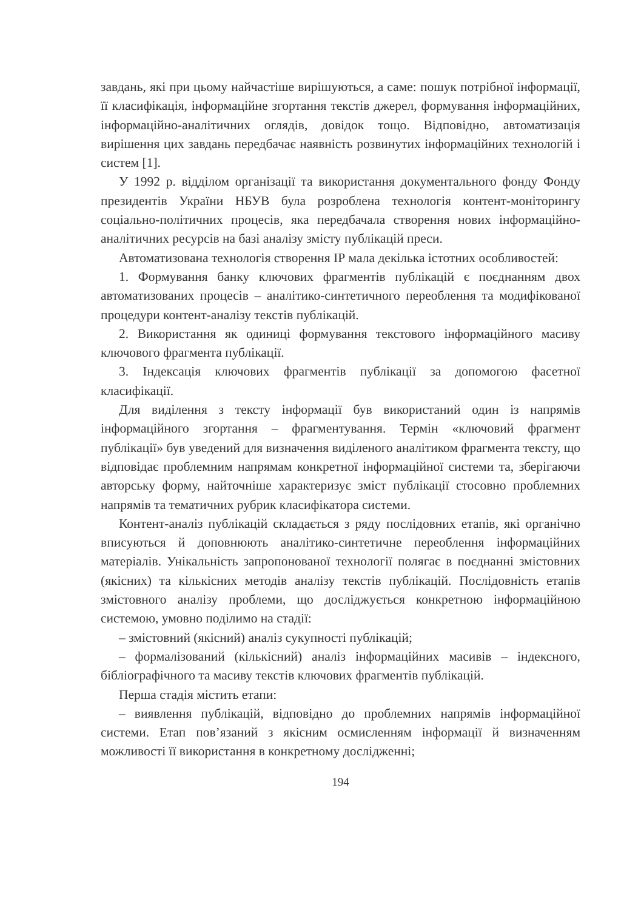завдань, які при цьому найчастіше вирішуються, а саме: пошук потрібної інформації, її класифікація, інформаційне згортання текстів джерел, формування інформаційних, інформаційно-аналітичних оглядів, довідок тощо. Відповідно, автоматизація вирішення цих завдань передбачає наявність розвинутих інформаційних технологій і систем [1].
У 1992 р. відділом організації та використання документального фонду Фонду президентів України НБУВ була розроблена технологія контент-моніторингу соціально-політичних процесів, яка передбачала створення нових інформаційно-аналітичних ресурсів на базі аналізу змісту публікацій преси.
Автоматизована технологія створення ІР мала декілька істотних особливостей:
1. Формування банку ключових фрагментів публікацій є поєднанням двох автоматизованих процесів – аналітико-синтетичного переоблення та модифікованої процедури контент-аналізу текстів публікацій.
2. Використання як одиниці формування текстового інформаційного масиву ключового фрагмента публікації.
3. Індексація ключових фрагментів публікації за допомогою фасетної класифікації.
Для виділення з тексту інформації був використаний один із напрямів інформаційного згортання – фрагментування. Термін «ключовий фрагмент публікації» був уведений для визначення виділеного аналітиком фрагмента тексту, що відповідає проблемним напрямам конкретної інформаційної системи та, зберігаючи авторську форму, найточніше характеризує зміст публікації стосовно проблемних напрямів та тематичних рубрик класифікатора системи.
Контент-аналіз публікацій складається з ряду послідовних етапів, які органічно вписуються й доповнюють аналітико-синтетичне переоблення інформаційних матеріалів. Унікальність запропонованої технології полягає в поєднанні змістовних (якісних) та кількісних методів аналізу текстів публікацій. Послідовність етапів змістовного аналізу проблеми, що досліджується конкретною інформаційною системою, умовно поділимо на стадії:
– змістовний (якісний) аналіз сукупності публікацій;
– формалізований (кількісний) аналіз інформаційних масивів – індексного, бібліографічного та масиву текстів ключових фрагментів публікацій.
Перша стадія містить етапи:
– виявлення публікацій, відповідно до проблемних напрямів інформаційної системи. Етап пов’язаний з якісним осмисленням інформації й визначенням можливості її використання в конкретному дослідженні;
194